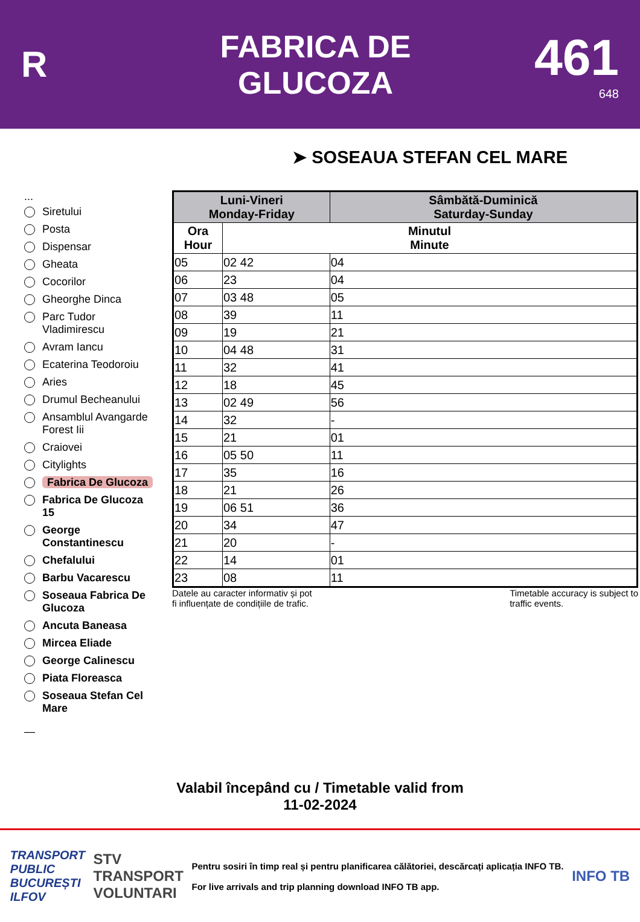R
FABRICA DE
GLUCOZA
461
648
➤ SOSEAUA STEFAN CEL MARE
...
Siretului
Posta
Dispensar
Gheata
Cocorilor
Gheorghe Dinca
Parc Tudor Vladimirescu
Avram Iancu
Ecaterina Teodoroiu
Aries
Drumul Becheanului
Ansamblul Avangarde Forest Iii
Craiovei
Citylights
Fabrica De Glucoza
Fabrica De Glucoza 15
George Constantinescu
Chefalului
Barbu Vacarescu
Soseaua Fabrica De Glucoza
Ancuta Baneasa
Mircea Eliade
George Calinescu
Piata Floreasca
Soseaua Stefan Cel Mare
—
| Luni-Vineri Monday-Friday | | Sâmbătă-Duminică Saturday-Sunday |
| --- | --- | --- |
| Ora Hour | Minutul Minute | |
| 05 | 02 42 | 04 |
| 06 | 23 | 04 |
| 07 | 03 48 | 05 |
| 08 | 39 | 11 |
| 09 | 19 | 21 |
| 10 | 04 48 | 31 |
| 11 | 32 | 41 |
| 12 | 18 | 45 |
| 13 | 02 49 | 56 |
| 14 | 32 | - |
| 15 | 21 | 01 |
| 16 | 05 50 | 11 |
| 17 | 35 | 16 |
| 18 | 21 | 26 |
| 19 | 06 51 | 36 |
| 20 | 34 | 47 |
| 21 | 20 | - |
| 22 | 14 | 01 |
| 23 | 08 | 11 |
Datele au caracter informativ și pot
fi influențate de condițiile de trafic. Timetable accuracy is subject to
traffic events.
Valabil începând cu / Timetable valid from
11-02-2024
TRANSPORT
PUBLIC
BUCUREȘTI
ILFOV STV
TRANSPORT
VOLUNTARI
Pentru sosiri în timp real și pentru planificarea călătoriei, descărcați aplicația INFO TB.
For live arrivals and trip planning download INFO TB app.
INFO TB